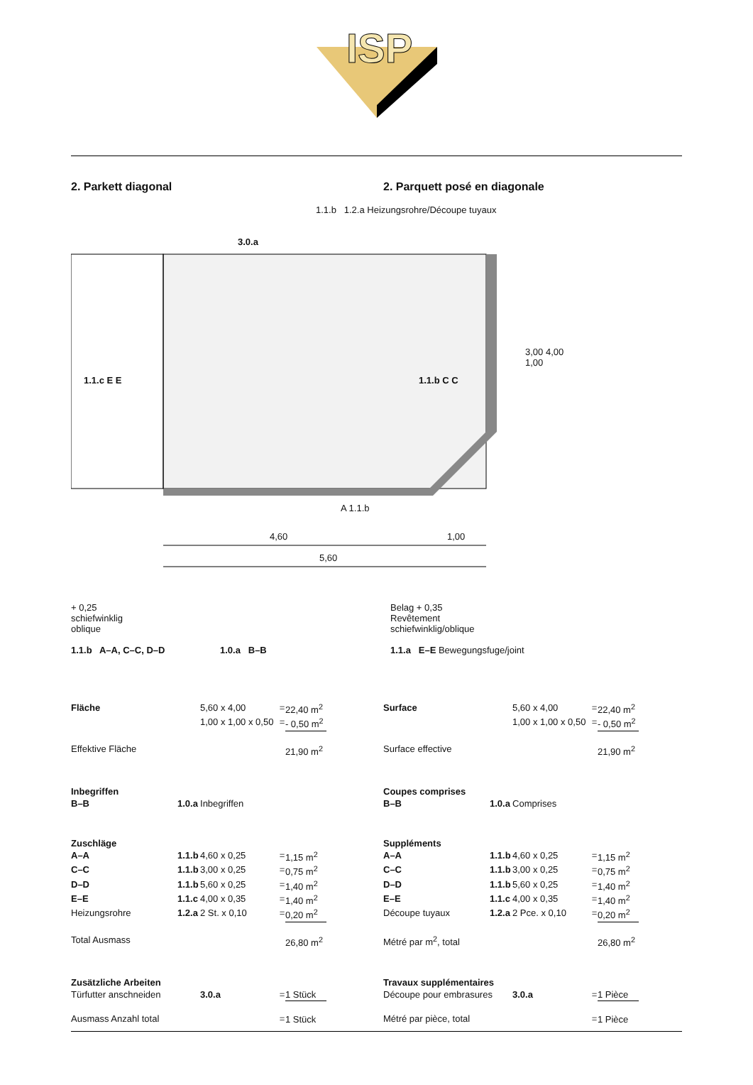ISP
2. Parkett diagonal 2. Parquett posé en diagonale
1.1.b 1.2.a Heizungsrohre/Découpe tuyaux
3.0.a
1.1.c E E 1.1.b C C
A 1.1.b
4,60 1,00
5,60
3,00 4,00 1,00
+ 0,25
schiefwinklig
oblique
1.1.b A–A, C–C, D–D
1.0.a B–B Belag + 0,35
Revêtement
schiefwinklig/oblique
1.1.a E–E Bewegungsfuge/joint
| Fläche | | 5,60 x 4,00 | = | 22,40 m<sup>2</sup> |
| | | 1,00 x 1,00 x 0,50 | = | - 0,50 m<sup>2</sup> |
| Effektive Fläche | | | | 21,90 m<sup>2</sup> |
| Inbegriffen | | | | |
| B–B | 1.0.a | Inbegriffen | | |
| Zuschläge | | | | |
| A–A | 1.1.b | 4,60 x 0,25 | = | 1,15 m<sup>2</sup> |
| C–C | 1.1.b | 3,00 x 0,25 | = | 0,75 m<sup>2</sup> |
| D–D | 1.1.b | 5,60 x 0,25 | = | 1,40 m<sup>2</sup> |
| E–E | 1.1.c | 4,00 x 0,35 | = | 1,40 m<sup>2</sup> |
| Heizungsrohre | 1.2.a | 2 St. x 0,10 | = | 0,20 m<sup>2</sup> |
| Total Ausmass | | | | 26,80 m<sup>2</sup> |
| Zusätzliche Arbeiten | | | | |
| Türfutter anschneiden | | 3.0.a | = | 1 Stück |
| Ausmass Anzahl total | | | = | 1 Stück |
| Surface | | 5,60 x 4,00 | = | 22,40 m<sup>2</sup> |
| | | 1,00 x 1,00 x 0,50 | = | - 0,50 m<sup>2</sup> |
| Surface effective | | | | 21,90 m<sup>2</sup> |
| Coupes comprises | | | | |
| B–B | 1.0.a | Comprises | | |
| Suppléments | | | | |
| A–A | 1.1.b | 4,60 x 0,25 | = | 1,15 m<sup>2</sup> |
| C–C | 1.1.b | 3,00 x 0,25 | = | 0,75 m<sup>2</sup> |
| D–D | 1.1.b | 5,60 x 0,25 | = | 1,40 m<sup>2</sup> |
| E–E | 1.1.c | 4,00 x 0,35 | = | 1,40 m<sup>2</sup> |
| Découpe tuyaux | 1.2.a | 2 Pce. x 0,10 | = | 0,20 m<sup>2</sup> |
| Métré par m<sup>2</sup>, total | | | | 26,80 m<sup>2</sup> |
| Travaux supplémentaires | | | | |
| Découpe pour embrasures | | 3.0.a | = | 1 Pièce |
| Métré par pièce, total | | | = | 1 Pièce |